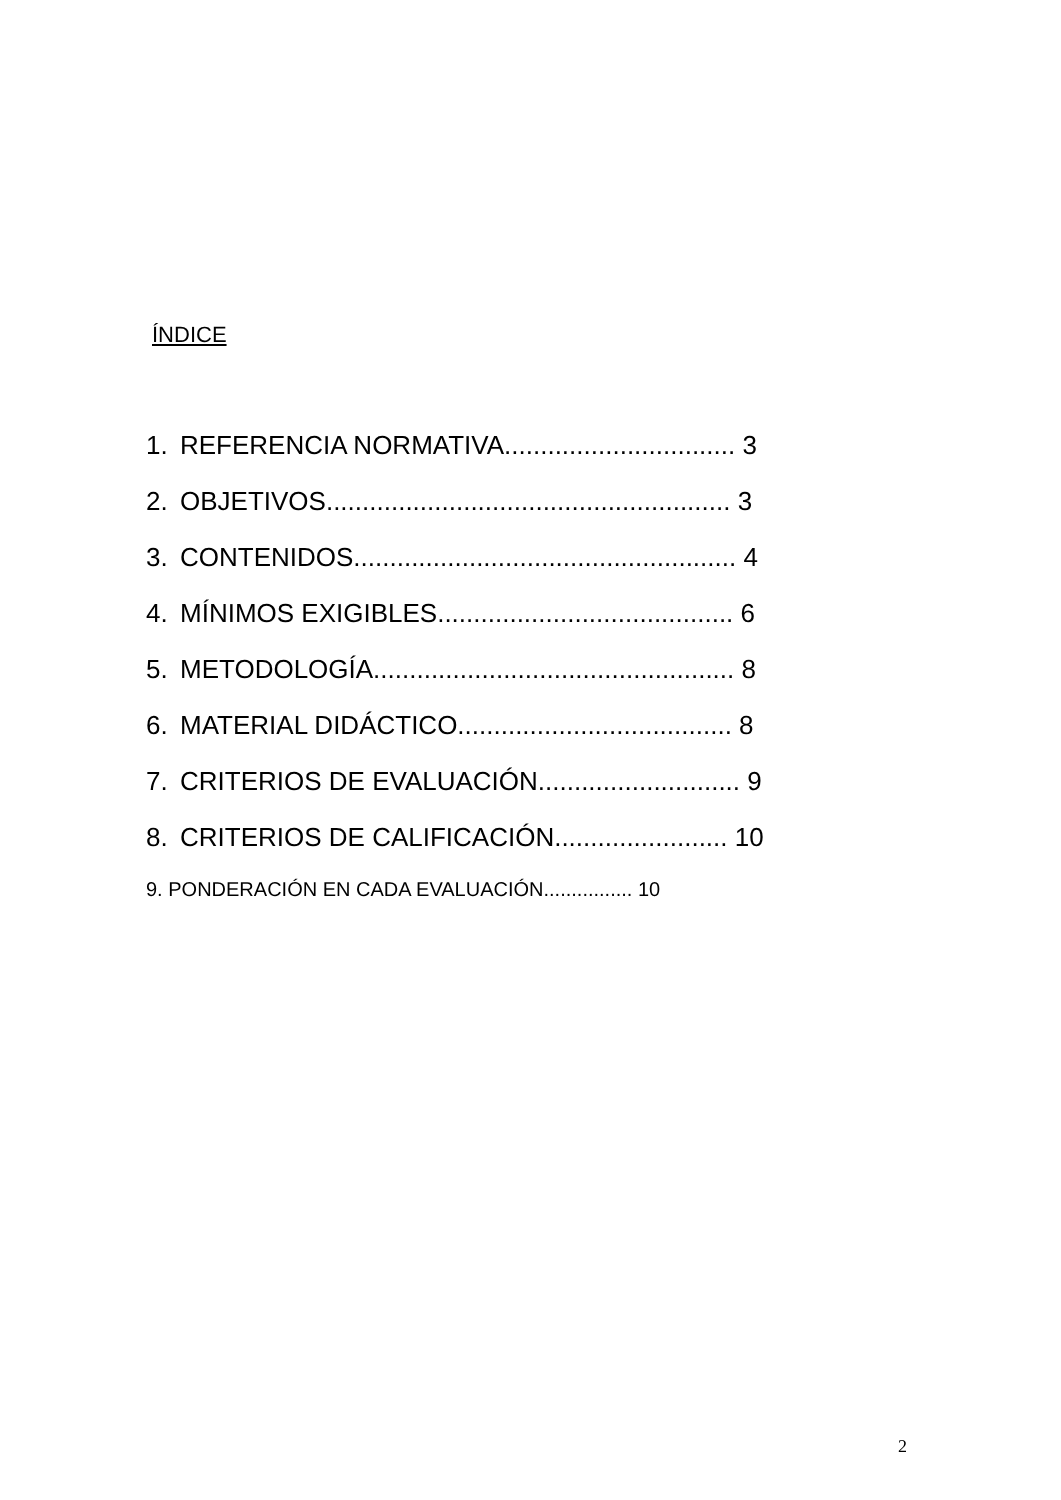ÍNDICE
1. REFERENCIA NORMATIVA................................ 3
2. OBJETIVOS........................................................ 3
3. CONTENIDOS..................................................... 4
4. MÍNIMOS EXIGIBLES......................................... 6
5. METODOLOGÍA.................................................. 8
6. MATERIAL DIDÁCTICO...................................... 8
7. CRITERIOS DE EVALUACIÓN............................ 9
8. CRITERIOS DE CALIFICACIÓN........................ 10
9. PONDERACIÓN EN CADA EVALUACIÓN................ 10
2